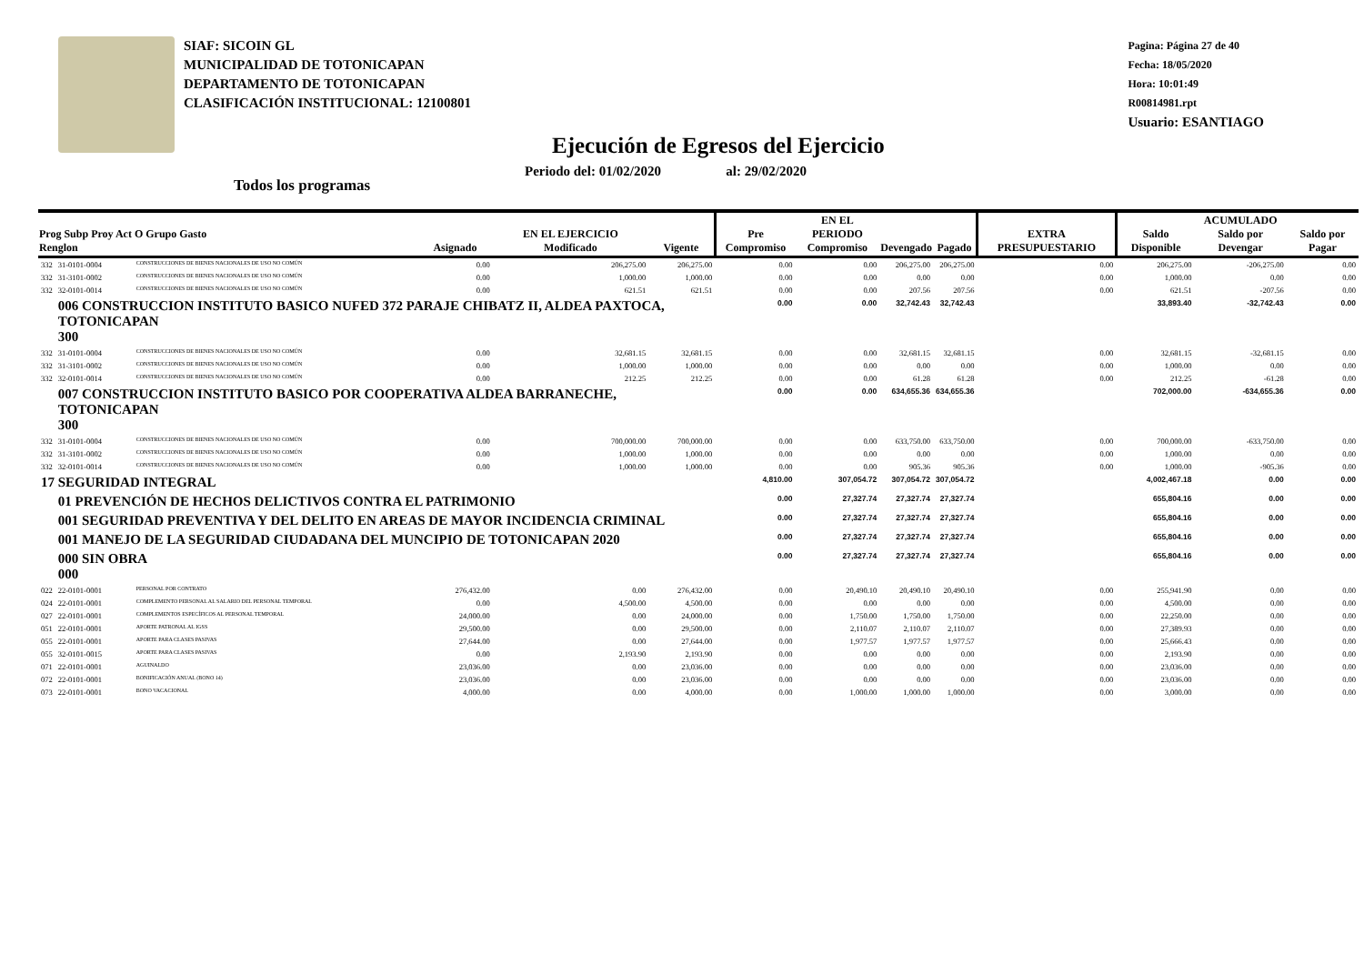SIAF: SICOIN GL
MUNICIPALIDAD DE TOTONICAPAN
DEPARTAMENTO DE TOTONICAPAN
CLASIFICACIÓN INSTITUCIONAL: 12100801
Ejecución de Egresos del Ejercicio
Periodo del: 01/02/2020 al: 29/02/2020
Todos los programas
Pagina: Página 27 de 40
Fecha: 18/05/2020
Hora: 10:01:49
R00814981.rpt
Usuario: ESANTIAGO
| Prog Subp Proy Act O Grupo Gasto Renglon | | | Asignado | EN EL EJERCICIO Modificado | Vigente | Pre Compromiso | EN EL PERIODO Compromiso | Devengado | Pagado | EXTRA PRESUPUESTARIO | Saldo Disponible | ACUMULADO Saldo por Devengar | Saldo por Pagar |
| --- | --- | --- | --- | --- | --- | --- | --- | --- | --- | --- | --- | --- | --- |
| 332 | 31-0101-0004 | CONSTRUCCIONES DE BIENES NACIONALES DE USO NO COMÚN | 0.00 | 206,275.00 | 206,275.00 | 0.00 | 0.00 | 206,275.00 | 206,275.00 | 0.00 | 206,275.00 | -206,275.00 | 0.00 |
| 332 | 31-3101-0002 | CONSTRUCCIONES DE BIENES NACIONALES DE USO NO COMÚN | 0.00 | 1,000.00 | 1,000.00 | 0.00 | 0.00 | 0.00 | 0.00 | 0.00 | 1,000.00 | 0.00 | 0.00 |
| 332 | 32-0101-0014 | CONSTRUCCIONES DE BIENES NACIONALES DE USO NO COMÚN | 0.00 | 621.51 | 621.51 | 0.00 | 0.00 | 207.56 | 207.56 | 0.00 | 621.51 | -207.56 | 0.00 |
| | 006 CONSTRUCCION INSTITUTO BASICO NUFED 372 PARAJE CHIBATZ II, ALDEA PAXTOCA, TOTONICAPAN 300 | | | | | 0.00 | 0.00 | 32,742.43 | 32,742.43 | | 33,893.40 | -32,742.43 | 0.00 |
| 332 | 31-0101-0004 | CONSTRUCCIONES DE BIENES NACIONALES DE USO NO COMÚN | 0.00 | 32,681.15 | 32,681.15 | 0.00 | 0.00 | 32,681.15 | 32,681.15 | 0.00 | 32,681.15 | -32,681.15 | 0.00 |
| 332 | 31-3101-0002 | CONSTRUCCIONES DE BIENES NACIONALES DE USO NO COMÚN | 0.00 | 1,000.00 | 1,000.00 | 0.00 | 0.00 | 0.00 | 0.00 | 0.00 | 1,000.00 | 0.00 | 0.00 |
| 332 | 32-0101-0014 | CONSTRUCCIONES DE BIENES NACIONALES DE USO NO COMÚN | 0.00 | 212.25 | 212.25 | 0.00 | 0.00 | 61.28 | 61.28 | 0.00 | 212.25 | -61.28 | 0.00 |
| | 007 CONSTRUCCION INSTITUTO BASICO POR COOPERATIVA ALDEA BARRANECHE, TOTONICAPAN 300 | | | | | 0.00 | 0.00 | 634,655.36 | 634,655.36 | | 702,000.00 | -634,655.36 | 0.00 |
| 332 | 31-0101-0004 | CONSTRUCCIONES DE BIENES NACIONALES DE USO NO COMÚN | 0.00 | 700,000.00 | 700,000.00 | 0.00 | 0.00 | 633,750.00 | 633,750.00 | 0.00 | 700,000.00 | -633,750.00 | 0.00 |
| 332 | 31-3101-0002 | CONSTRUCCIONES DE BIENES NACIONALES DE USO NO COMÚN | 0.00 | 1,000.00 | 1,000.00 | 0.00 | 0.00 | 0.00 | 0.00 | 0.00 | 1,000.00 | 0.00 | 0.00 |
| 332 | 32-0101-0014 | CONSTRUCCIONES DE BIENES NACIONALES DE USO NO COMÚN | 0.00 | 1,000.00 | 1,000.00 | 0.00 | 0.00 | 905.36 | 905.36 | 0.00 | 1,000.00 | -905.36 | 0.00 |
| 17 SEGURIDAD INTEGRAL | | | | | | 4,810.00 | 307,054.72 | 307,054.72 | 307,054.72 | | 4,002,467.18 | 0.00 | 0.00 |
| | 01 PREVENCIÓN DE HECHOS DELICTIVOS CONTRA EL PATRIMONIO | | | | | 0.00 | 27,327.74 | 27,327.74 | 27,327.74 | | 655,804.16 | 0.00 | 0.00 |
| | 001 SEGURIDAD PREVENTIVA Y DEL DELITO EN AREAS DE MAYOR INCIDENCIA CRIMINAL | | | | | 0.00 | 27,327.74 | 27,327.74 | 27,327.74 | | 655,804.16 | 0.00 | 0.00 |
| | 001 MANEJO DE LA SEGURIDAD CIUDADANA DEL MUNCIPIO DE TOTONICAPAN 2020 | | | | | 0.00 | 27,327.74 | 27,327.74 | 27,327.74 | | 655,804.16 | 0.00 | 0.00 |
| | 000 SIN OBRA 000 | | | | | 0.00 | 27,327.74 | 27,327.74 | 27,327.74 | | 655,804.16 | 0.00 | 0.00 |
| 022 | 22-0101-0001 | PERSONAL POR CONTRATO | 276,432.00 | 0.00 | 276,432.00 | 0.00 | 20,490.10 | 20,490.10 | 20,490.10 | 0.00 | 255,941.90 | 0.00 | 0.00 |
| 024 | 22-0101-0001 | COMPLEMENTO PERSONAL AL SALARIO DEL PERSONAL TEMPORAL | 0.00 | 4,500.00 | 4,500.00 | 0.00 | 0.00 | 0.00 | 0.00 | 0.00 | 4,500.00 | 0.00 | 0.00 |
| 027 | 22-0101-0001 | COMPLEMENTOS ESPECÍFICOS AL PERSONAL TEMPORAL | 24,000.00 | 0.00 | 24,000.00 | 0.00 | 1,750.00 | 1,750.00 | 1,750.00 | 0.00 | 22,250.00 | 0.00 | 0.00 |
| 051 | 22-0101-0001 | APORTE PATRONAL AL IGSS | 29,500.00 | 0.00 | 29,500.00 | 0.00 | 2,110.07 | 2,110.07 | 2,110.07 | 0.00 | 27,389.93 | 0.00 | 0.00 |
| 055 | 22-0101-0001 | APORTE PARA CLASES PASIVAS | 27,644.00 | 0.00 | 27,644.00 | 0.00 | 1,977.57 | 1,977.57 | 1,977.57 | 0.00 | 25,666.43 | 0.00 | 0.00 |
| 055 | 32-0101-0015 | APORTE PARA CLASES PASIVAS | 0.00 | 2,193.90 | 2,193.90 | 0.00 | 0.00 | 0.00 | 0.00 | 0.00 | 2,193.90 | 0.00 | 0.00 |
| 071 | 22-0101-0001 | AGUINALDO | 23,036.00 | 0.00 | 23,036.00 | 0.00 | 0.00 | 0.00 | 0.00 | 0.00 | 23,036.00 | 0.00 | 0.00 |
| 072 | 22-0101-0001 | BONIFICACIÓN ANUAL (BONO 14) | 23,036.00 | 0.00 | 23,036.00 | 0.00 | 0.00 | 0.00 | 0.00 | 0.00 | 23,036.00 | 0.00 | 0.00 |
| 073 | 22-0101-0001 | BONO VACACIONAL | 4,000.00 | 0.00 | 4,000.00 | 0.00 | 1,000.00 | 1,000.00 | 1,000.00 | 0.00 | 3,000.00 | 0.00 | 0.00 |